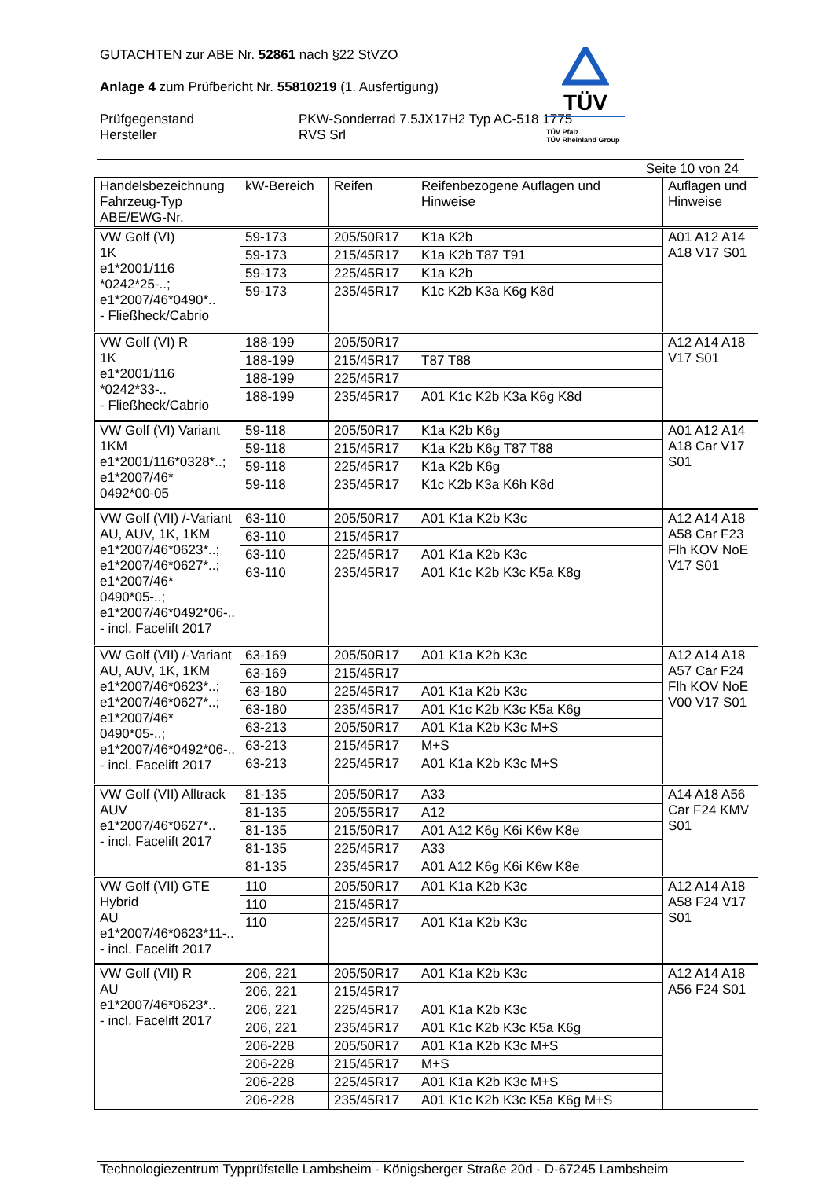TÜV
TÜV Pfalz
TÜV Rheinland Group
GUTACHTEN zur ABE Nr. 52861 nach §22 StVZO
Anlage 4 zum Prüfbericht Nr. 55810219 (1. Ausfertigung)
Prüfgegenstand
Hersteller
PKW-Sonderrad 7.5JX17H2 Typ AC-518 1775
RVS Srl
Seite 10 von 24
| Handelsbezeichnung Fahrzeug-Typ ABE/EWG-Nr. | kW-Bereich | Reifen | Reifenbezogene Auflagen und Hinweise | Auflagen und Hinweise |
| --- | --- | --- | --- | --- |
| VW Golf (VI) 1K e1*2001/116 *0242*25-..; e1*2007/46*0490*.. - Fließheck/Cabrio | 59-173 | 205/50R17 | K1a K2b | A01 A12 A14 A18 V17 S01 |
| | 59-173 | 215/45R17 | K1a K2b T87 T91 | |
| | 59-173 | 225/45R17 | K1a K2b | |
| | 59-173 | 235/45R17 | K1c K2b K3a K6g K8d | |
| VW Golf (VI) R 1K e1*2001/116 *0242*33-.. - Fließheck/Cabrio | 188-199 | 205/50R17 | | A12 A14 A18 V17 S01 |
| | 188-199 | 215/45R17 | T87 T88 | |
| | 188-199 | 225/45R17 | | |
| | 188-199 | 235/45R17 | A01 K1c K2b K3a K6g K8d | |
| VW Golf (VI) Variant 1KM e1*2001/116*0328*..; e1*2007/46* 0492*00-05 | 59-118 | 205/50R17 | K1a K2b K6g | A01 A12 A14 A18 Car V17 S01 |
| | 59-118 | 215/45R17 | K1a K2b K6g T87 T88 | |
| | 59-118 | 225/45R17 | K1a K2b K6g | |
| | 59-118 | 235/45R17 | K1c K2b K3a K6h K8d | |
| VW Golf (VII) /-Variant AU, AUV, 1K, 1KM e1*2007/46*0623*..; e1*2007/46*0627*..; e1*2007/46* 0490*05-..; e1*2007/46*0492*06-.. - incl. Facelift 2017 | 63-110 | 205/50R17 | A01 K1a K2b K3c | A12 A14 A18 A58 Car F23 Flh KOV NoE V17 S01 |
| | 63-110 | 215/45R17 | | |
| | 63-110 | 225/45R17 | A01 K1a K2b K3c | |
| | 63-110 | 235/45R17 | A01 K1c K2b K3c K5a K8g | |
| VW Golf (VII) /-Variant AU, AUV, 1K, 1KM e1*2007/46*0623*..; e1*2007/46*0627*..; e1*2007/46* 0490*05-..; e1*2007/46*0492*06-.. - incl. Facelift 2017 | 63-169 | 205/50R17 | A01 K1a K2b K3c | A12 A14 A18 A57 Car F24 Flh KOV NoE V00 V17 S01 |
| | 63-169 | 215/45R17 | | |
| | 63-180 | 225/45R17 | A01 K1a K2b K3c | |
| | 63-180 | 235/45R17 | A01 K1c K2b K3c K5a K6g | |
| | 63-213 | 205/50R17 | A01 K1a K2b K3c M+S | |
| | 63-213 | 215/45R17 | M+S | |
| | 63-213 | 225/45R17 | A01 K1a K2b K3c M+S | |
| VW Golf (VII) Alltrack AUV e1*2007/46*0627*.. - incl. Facelift 2017 | 81-135 | 205/50R17 | A33 | A14 A18 A56 Car F24 KMV S01 |
| | 81-135 | 205/55R17 | A12 | |
| | 81-135 | 215/50R17 | A01 A12 K6g K6i K6w K8e | |
| | 81-135 | 225/45R17 | A33 | |
| | 81-135 | 235/45R17 | A01 A12 K6g K6i K6w K8e | |
| VW Golf (VII) GTE Hybrid AU e1*2007/46*0623*11-.. - incl. Facelift 2017 | 110 | 205/50R17 | A01 K1a K2b K3c | A12 A14 A18 A58 F24 V17 S01 |
| | 110 | 215/45R17 | | |
| | 110 | 225/45R17 | A01 K1a K2b K3c | |
| VW Golf (VII) R AU e1*2007/46*0623*.. - incl. Facelift 2017 | 206, 221 | 205/50R17 | A01 K1a K2b K3c | A12 A14 A18 A56 F24 S01 |
| | 206, 221 | 215/45R17 | | |
| | 206, 221 | 225/45R17 | A01 K1a K2b K3c | |
| | 206, 221 | 235/45R17 | A01 K1c K2b K3c K5a K6g | |
| | 206-228 | 205/50R17 | A01 K1a K2b K3c M+S | |
| | 206-228 | 215/45R17 | M+S | |
| | 206-228 | 225/45R17 | A01 K1a K2b K3c M+S | |
| | 206-228 | 235/45R17 | A01 K1c K2b K3c K5a K6g M+S | |
Technologiezentrum Typprüfstelle Lambsheim - Königsberger Straße 20d - D-67245 Lambsheim